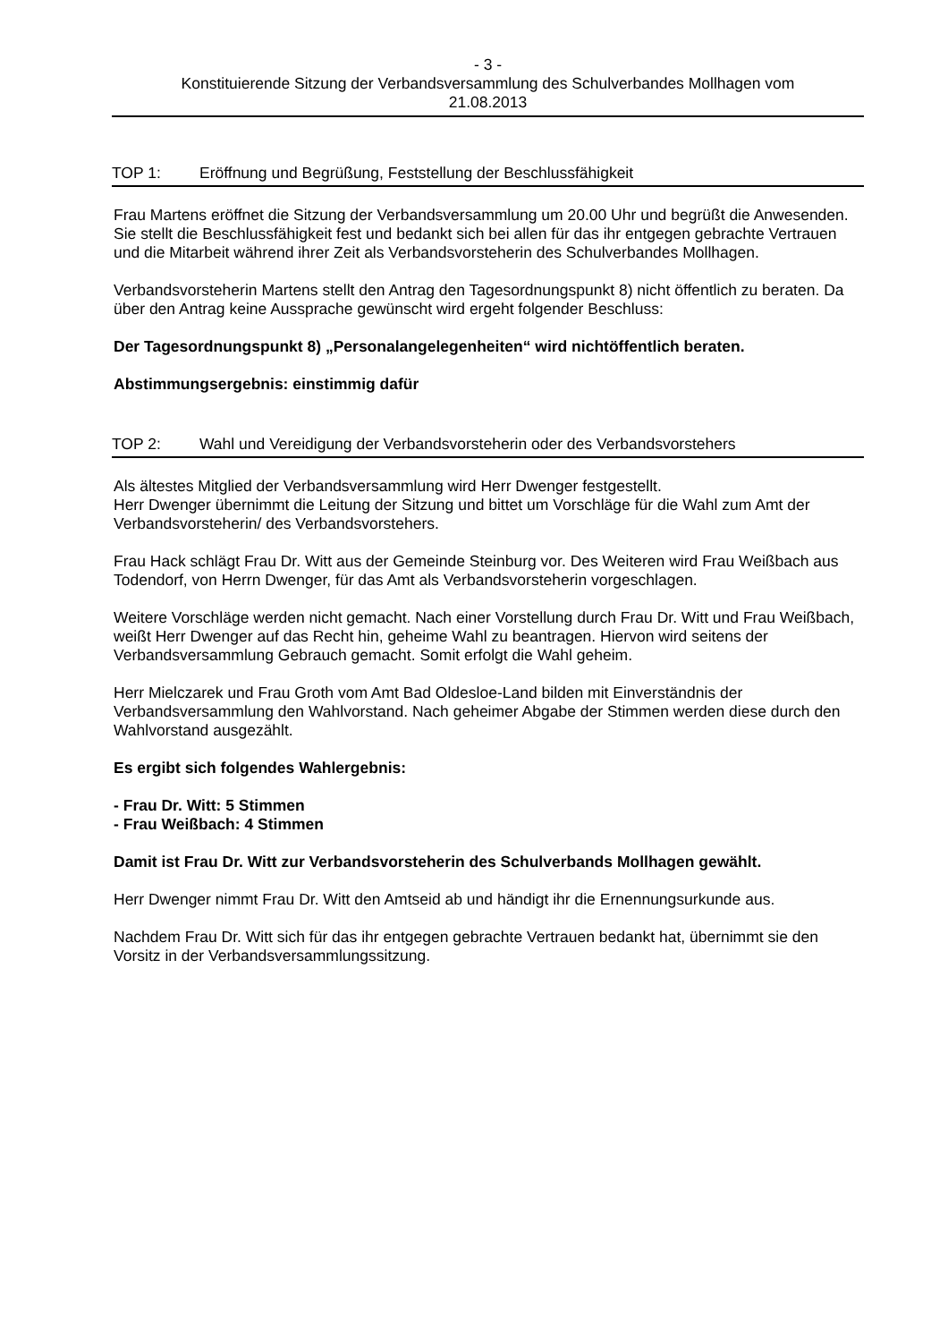- 3 -
Konstituierende Sitzung der Verbandsversammlung des Schulverbandes Mollhagen vom
21.08.2013
TOP 1: Eröffnung und Begrüßung, Feststellung der Beschlussfähigkeit
Frau Martens eröffnet die Sitzung der Verbandsversammlung um 20.00 Uhr und begrüßt die Anwesenden. Sie stellt die Beschlussfähigkeit fest und bedankt sich bei allen für das ihr entgegen gebrachte Vertrauen und die Mitarbeit während ihrer Zeit als Verbandsvorsteherin des Schulverbandes Mollhagen.
Verbandsvorsteherin Martens stellt den Antrag den Tagesordnungspunkt 8) nicht öffentlich zu beraten. Da über den Antrag keine Aussprache gewünscht wird ergeht folgender Beschluss:
Der Tagesordnungspunkt 8) „Personalangelegenheiten“ wird nichtöffentlich beraten.
Abstimmungsergebnis: einstimmig dafür
TOP 2: Wahl und Vereidigung der Verbandsvorsteherin oder des Verbandsvorstehers
Als ältestes Mitglied der Verbandsversammlung wird Herr Dwenger festgestellt.
Herr Dwenger übernimmt die Leitung der Sitzung und bittet um Vorschläge für die Wahl zum Amt der Verbandsvorsteherin/ des Verbandsvorstehers.
Frau Hack schlägt Frau Dr. Witt aus der Gemeinde Steinburg vor. Des Weiteren wird Frau Weißbach aus Todendorf, von Herrn Dwenger, für das Amt als Verbandsvorsteherin vorgeschlagen.
Weitere Vorschläge werden nicht gemacht. Nach einer Vorstellung durch Frau Dr. Witt und Frau Weißbach, weißt Herr Dwenger auf das Recht hin, geheime Wahl zu beantragen. Hiervon wird seitens der Verbandsversammlung Gebrauch gemacht. Somit erfolgt die Wahl geheim.
Herr Mielczarek und Frau Groth vom Amt Bad Oldesloe-Land bilden mit Einverständnis der Verbandsversammlung den Wahlvorstand. Nach geheimer Abgabe der Stimmen werden diese durch den Wahlvorstand ausgezählt.
Es ergibt sich folgendes Wahlergebnis:
- Frau Dr. Witt: 5 Stimmen
- Frau Weißbach: 4 Stimmen
Damit ist Frau Dr. Witt zur Verbandsvorsteherin des Schulverbands Mollhagen gewählt.
Herr Dwenger nimmt Frau Dr. Witt den Amtseid ab und händigt ihr die Ernennungsurkunde aus.
Nachdem Frau Dr. Witt sich für das ihr entgegen gebrachte Vertrauen bedankt hat, übernimmt sie den Vorsitz in der Verbandsversammlungssitzung.